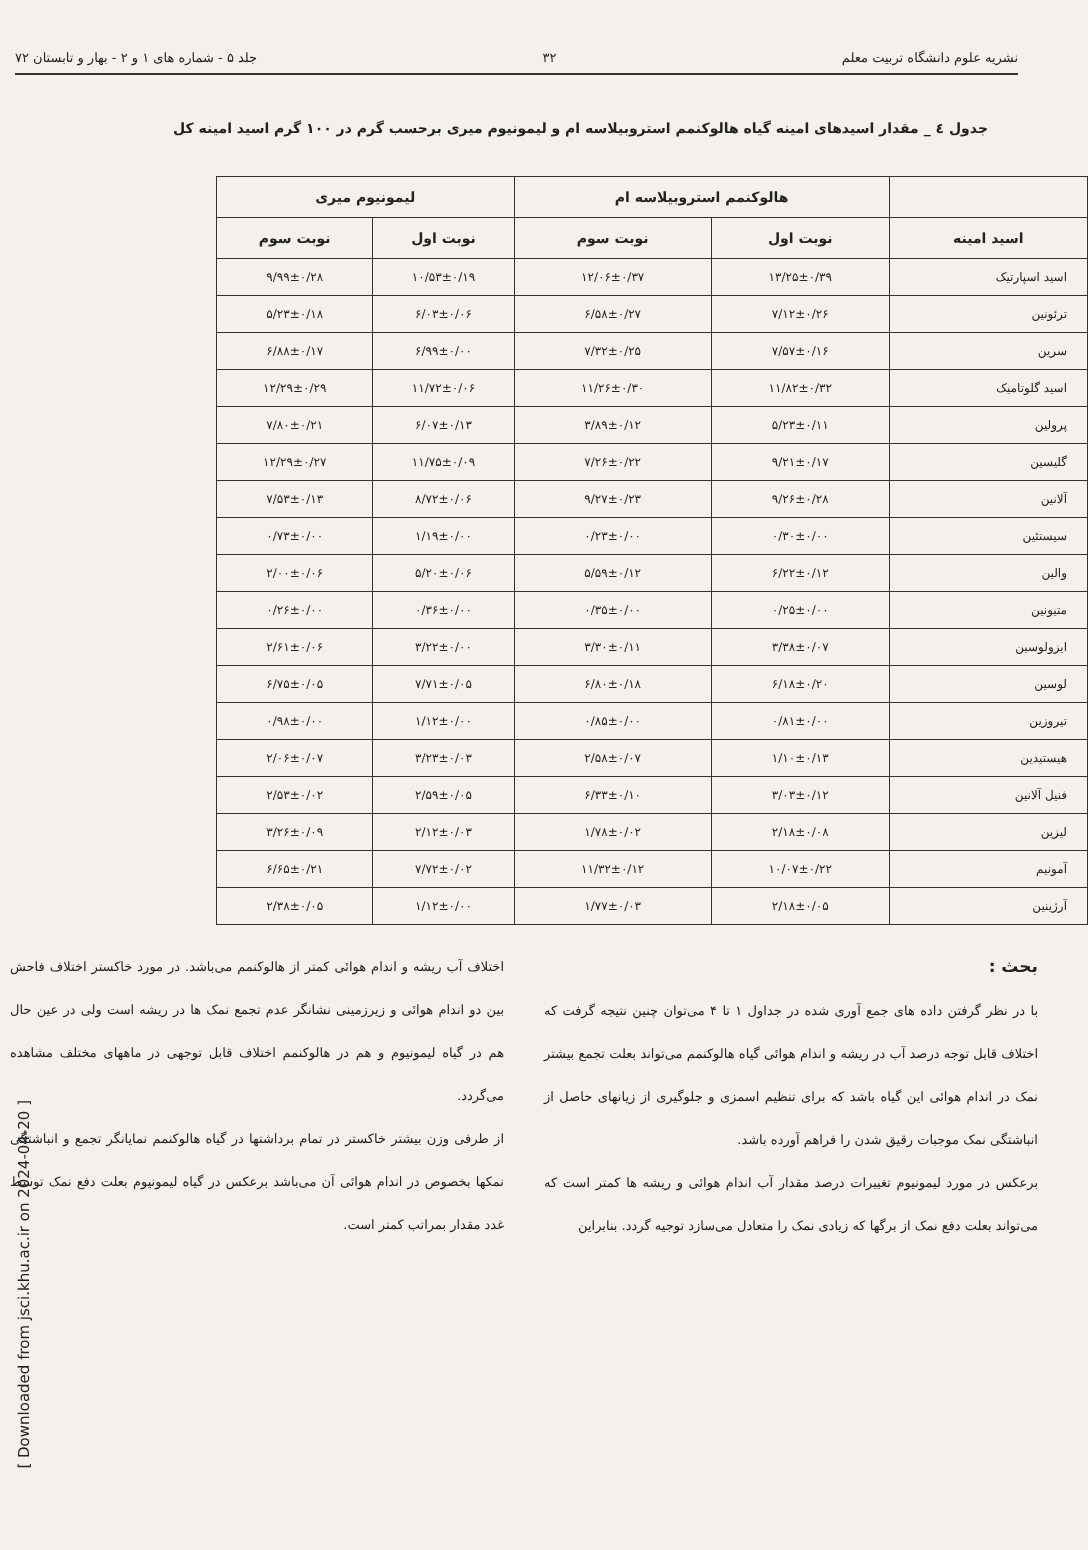نشریه علوم دانشگاه تربیت معلم ۳۲ جلد ۵ - شماره های ۱ و ۲ - بهار و تابستان ۷۲
جدول ٤ _ مقدار اسیدهای امینه گیاه هالوکنمم استروبیلاسه ام و لیمونیوم میری برحسب گرم در ۱۰۰ گرم اسید امینه کل
| | هالوکنمم استروبیلاسه ام | | لیمونیوم میری | |
| --- | --- | --- | --- | --- |
| اسید امینه | نوبت اول | نوبت سوم | نوبت اول | نوبت سوم |
| اسید اسپارتیک | ۱۳/۲۵±۰/۳۹ | ۱۲/۰۶±۰/۳۷ | ۱۰/۵۳±۰/۱۹ | ۹/۹۹±۰/۲۸ |
| ترئونین | ۷/۱۲±۰/۲۶ | ۶/۵۸±۰/۲۷ | ۶/۰۳±۰/۰۶ | ۵/۲۳±۰/۱۸ |
| سرین | ۷/۵۷±۰/۱۶ | ۷/۳۲±۰/۲۵ | ۶/۹۹±۰/۰۰ | ۶/۸۸±۰/۱۷ |
| اسید گلوتامیک | ۱۱/۸۲±۰/۳۲ | ۱۱/۲۶±۰/۳۰ | ۱۱/۷۲±۰/۰۶ | ۱۲/۲۹±۰/۲۹ |
| پرولین | ۵/۲۳±۰/۱۱ | ۳/۸۹±۰/۱۲ | ۶/۰۷±۰/۱۳ | ۷/۸۰±۰/۲۱ |
| گلیسین | ۹/۲۱±۰/۱۷ | ۷/۲۶±۰/۲۲ | ۱۱/۷۵±۰/۰۹ | ۱۲/۲۹±۰/۲۷ |
| آلانین | ۹/۲۶±۰/۲۸ | ۹/۲۷±۰/۲۳ | ۸/۷۲±۰/۰۶ | ۷/۵۳±۰/۱۳ |
| سیستئین | ۰/۳۰±۰/۰۰ | ۰/۲۳±۰/۰۰ | ۱/۱۹±۰/۰۰ | ۰/۷۳±۰/۰۰ |
| والین | ۶/۲۲±۰/۱۲ | ۵/۵۹±۰/۱۲ | ۵/۲۰±۰/۰۶ | ۲/۰۰±۰/۰۶ |
| متیونین | ۰/۲۵±۰/۰۰ | ۰/۳۵±۰/۰۰ | ۰/۳۶±۰/۰۰ | ۰/۲۶±۰/۰۰ |
| ایزولوسین | ۳/۳۸±۰/۰۷ | ۳/۳۰±۰/۱۱ | ۳/۲۲±۰/۰۰ | ۲/۶۱±۰/۰۶ |
| لوسین | ۶/۱۸±۰/۲۰ | ۶/۸۰±۰/۱۸ | ۷/۷۱±۰/۰۵ | ۶/۷۵±۰/۰۵ |
| تیروزین | ۰/۸۱±۰/۰۰ | ۰/۸۵±۰/۰۰ | ۱/۱۲±۰/۰۰ | ۰/۹۸±۰/۰۰ |
| هیستیدین | ۱/۱۰±۰/۱۳ | ۲/۵۸±۰/۰۷ | ۳/۲۳±۰/۰۳ | ۲/۰۶±۰/۰۷ |
| فنیل آلانین | ۳/۰۳±۰/۱۲ | ۶/۳۳±۰/۱۰ | ۲/۵۹±۰/۰۵ | ۲/۵۳±۰/۰۲ |
| لیزین | ۲/۱۸±۰/۰۸ | ۱/۷۸±۰/۰۲ | ۲/۱۲±۰/۰۳ | ۳/۲۶±۰/۰۹ |
| آمونیم | ۱۰/۰۷±۰/۲۲ | ۱۱/۳۲±۰/۱۲ | ۷/۷۲±۰/۰۲ | ۶/۶۵±۰/۲۱ |
| آرژینین | ۲/۱۸±۰/۰۵ | ۱/۷۷±۰/۰۳ | ۱/۱۲±۰/۰۰ | ۲/۳۸±۰/۰۵ |
بحث :
با در نظر گرفتن داده های جمع آوری شده در جداول ۱ تا ۴ می‌توان چنین نتیجه گرفت که اختلاف قابل توجه درصد آب در ریشه و اندام هوائی گیاه هالوکنمم می‌تواند بعلت تجمع بیشتر نمک در اندام هوائی این گیاه باشد که برای تنظیم اسمزی و جلوگیری از زیانهای حاصل از انباشتگی نمک موجبات رقیق شدن را فراهم آورده باشد.
برعکس در مورد لیمونیوم تغییرات درصد مقدار آب اندام هوائی و ریشه ها کمتر است که می‌تواند بعلت دفع نمک از برگها که زیادی نمک را متعادل می‌سازد توجیه گردد. بنابراین
اختلاف آب ریشه و اندام هوائی کمتر از هالوکنمم می‌باشد. در مورد خاکستر اختلاف فاحش بین دو اندام هوائی و زیرزمینی نشانگر عدم تجمع نمک ها در ریشه است ولی در عین حال هم در گیاه لیمونیوم و هم در هالوکنمم اختلاف قابل توجهی در ماههای مختلف مشاهده می‌گردد.
از طرفی وزن بیشتر خاکستر در تمام برداشتها در گیاه هالوکنمم نمایانگر تجمع و انباشتگی نمکها بخصوص در اندام هوائی آن می‌باشد برعکس در گیاه لیمونیوم بعلت دفع نمک توسط غدد مقدار بمراتب کمتر است.
[ Downloaded from jsci.khu.ac.ir on 2024-04-20 ]